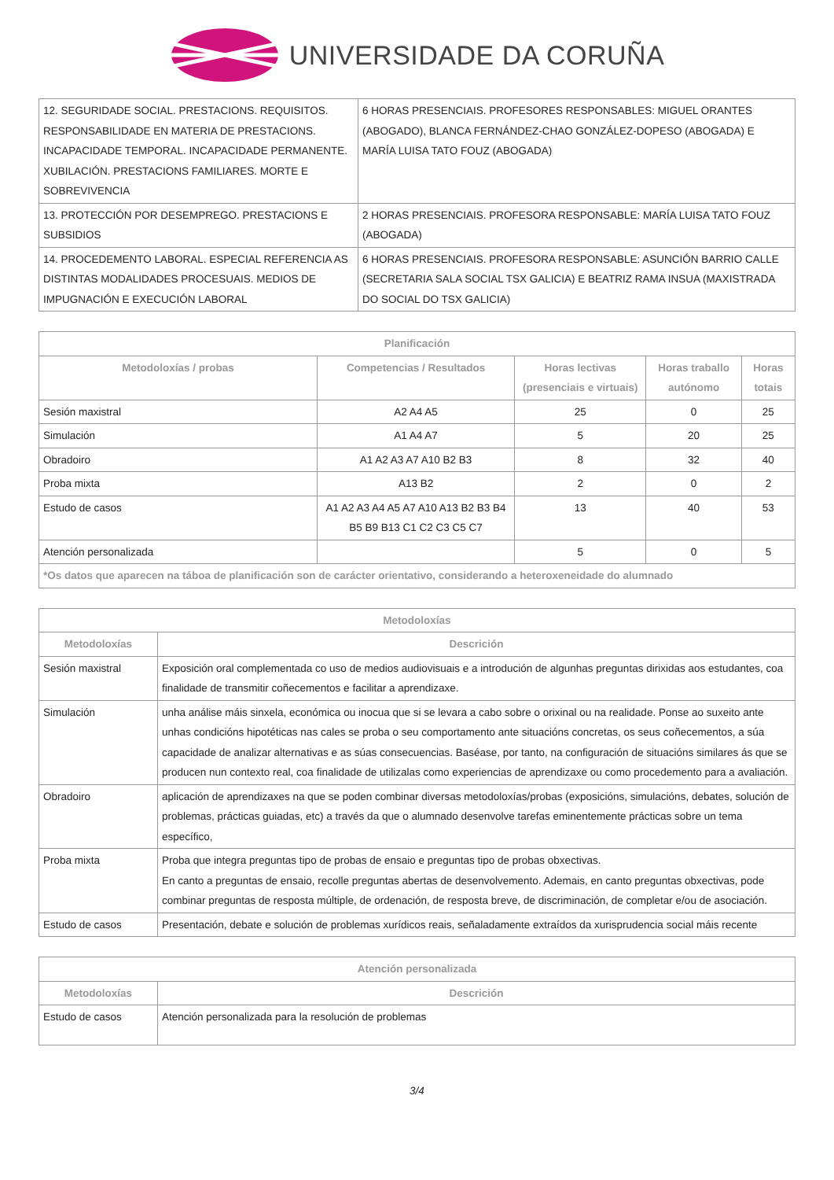UNIVERSIDADE DA CORUÑA
| 12. SEGURIDADE SOCIAL. PRESTACIONS. REQUISITOS. RESPONSABILIDADE EN MATERIA DE PRESTACIONS. INCAPACIDADE TEMPORAL. INCAPACIDADE PERMANENTE. XUBILACIÓN. PRESTACIONS FAMILIARES. MORTE E SOBREVIVENCIA | 6 HORAS PRESENCIAIS. PROFESORES RESPONSABLES: MIGUEL ORANTES (ABOGADO), BLANCA FERNÁNDEZ-CHAO GONZÁLEZ-DOPESO (ABOGADA) E MARÍA LUISA TATO FOUZ (ABOGADA) |
| 13. PROTECCIÓN POR DESEMPREGO. PRESTACIONS E SUBSIDIOS | 2 HORAS PRESENCIAIS. PROFESORA RESPONSABLE: MARÍA LUISA TATO FOUZ (ABOGADA) |
| 14. PROCEDEMENTO LABORAL. ESPECIAL REFERENCIA AS DISTINTAS MODALIDADES PROCESUAIS. MEDIOS DE IMPUGNACIÓN E EXECUCIÓN LABORAL | 6 HORAS PRESENCIAIS. PROFESORA RESPONSABLE: ASUNCIÓN BARRIO CALLE (SECRETARIA SALA SOCIAL TSX GALICIA) E BEATRIZ RAMA INSUA (MAXISTRADA DO SOCIAL DO TSX GALICIA) |
| Planificación | | | | |
| --- | --- | --- | --- | --- |
| Metodoloxías / probas | Competencias / Resultados | Horas lectivas (presenciais e virtuais) | Horas traballo autónomo | Horas totais |
| Sesión maxistral | A2 A4 A5 | 25 | 0 | 25 |
| Simulación | A1 A4 A7 | 5 | 20 | 25 |
| Obradoiro | A1 A2 A3 A7 A10 B2 B3 | 8 | 32 | 40 |
| Proba mixta | A13 B2 | 2 | 0 | 2 |
| Estudo de casos | A1 A2 A3 A4 A5 A7 A10 A13 B2 B3 B4 B5 B9 B13 C1 C2 C3 C5 C7 | 13 | 40 | 53 |
| Atención personalizada | | 5 | 0 | 5 |
| *Os datos que aparecen na táboa de planificación son de carácter orientativo, considerando a heteroxeneidade do alumnado | | | | |
| Metodoloxías | |
| --- | --- |
| Metodoloxías | Descrición |
| Sesión maxistral | Exposición oral complementada co uso de medios audiovisuais e a introdución de algunhas preguntas dirixidas aos estudantes, coa finalidade de transmitir coñecementos e facilitar a aprendizaxe. |
| Simulación | unha análise máis sinxela, económica ou inocua que si se levara a cabo sobre o orixinal ou na realidade. Ponse ao suxeito ante unhas condicións hipotéticas nas cales se proba o seu comportamento ante situacións concretas, os seus coñecementos, a súa capacidade de analizar alternativas e as súas consecuencias. Baséase, por tanto, na configuración de situacións similares ás que se producen nun contexto real, coa finalidade de utilizalas como experiencias de aprendizaxe ou como procedemento para a avaliación. |
| Obradoiro | aplicación de aprendizaxes na que se poden combinar diversas metodoloxías/probas (exposicións, simulacións, debates, solución de problemas, prácticas guiadas, etc) a través da que o alumnado desenvolve tarefas eminentemente prácticas sobre un tema específico, |
| Proba mixta | Proba que integra preguntas tipo de probas de ensaio e preguntas tipo de probas obxectivas. En canto a preguntas de ensaio, recolle preguntas abertas de desenvolvemento. Ademais, en canto preguntas obxectivas, pode combinar preguntas de resposta múltiple, de ordenación, de resposta breve, de discriminación, de completar e/ou de asociación. |
| Estudo de casos | Presentación, debate e solución de problemas xurídicos reais, señaladamente extraídos da xurisprudencia social máis recente |
| Atención personalizada | |
| --- | --- |
| Metodoloxías | Descrición |
| Estudo de casos | Atención personalizada para la resolución de problemas |
3/4